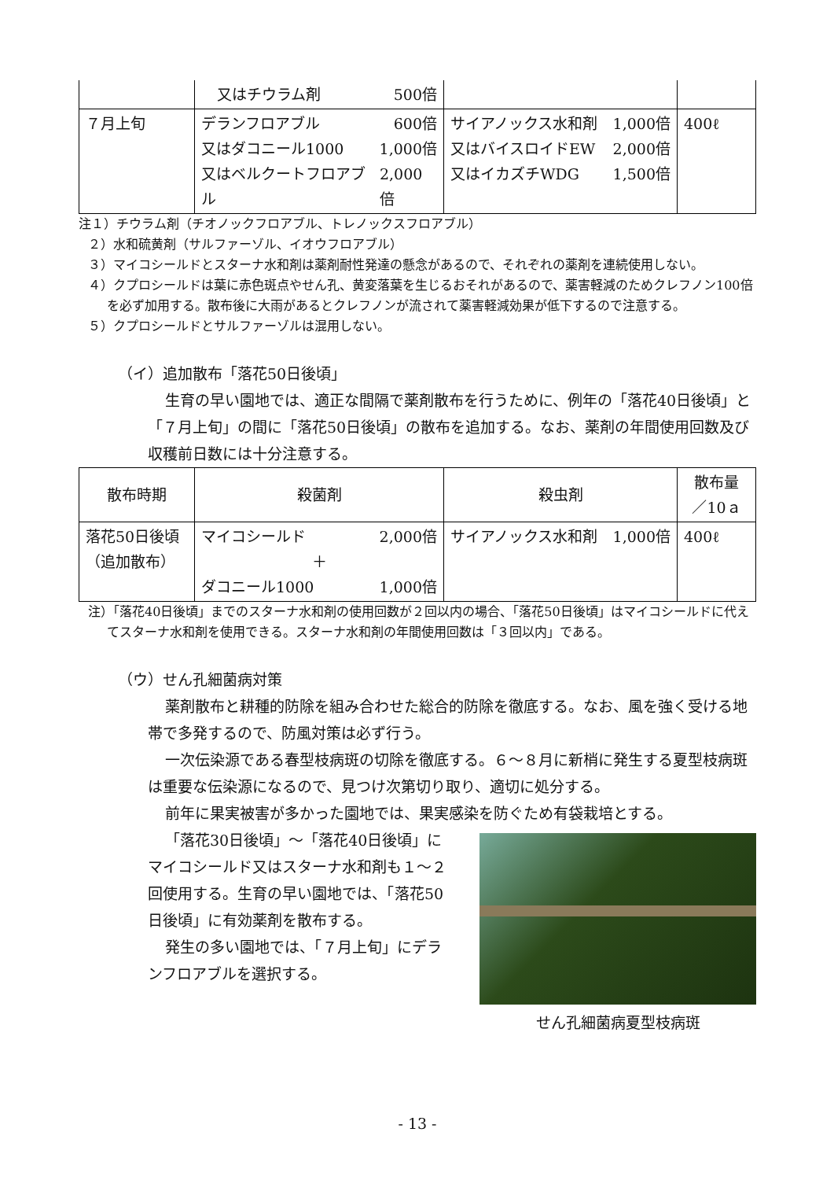| | 又はチウラム剤 500倍 | | |
| ７月上旬 | デランフロアブル 600倍 又はダコニール1000 1,000倍 又はベルクートフロアブル 2,000倍 | サイアノックス水和剤 1,000倍 又はバイスロイドEW 2,000倍 又はイカズチWDG 1,500倍 | 400ℓ |
注１）チウラム剤（チオノックフロアブル、トレノックスフロアブル）
２）水和硫黄剤（サルファーゾル、イオウフロアブル）
３）マイコシールドとスターナ水和剤は薬剤耐性発達の懸念があるので、それぞれの薬剤を連続使用しない。
４）クプロシールドは葉に赤色斑点やせん孔、黄変落葉を生じるおそれがあるので、薬害軽減のためクレフノン100倍を必ず加用する。散布後に大雨があるとクレフノンが流されて薬害軽減効果が低下するので注意する。
５）クプロシールドとサルファーゾルは混用しない。
（イ）追加散布「落花50日後頃」
生育の早い園地では、適正な間隔で薬剤散布を行うために、例年の「落花40日後頃」と「７月上旬」の間に「落花50日後頃」の散布を追加する。なお、薬剤の年間使用回数及び収穫前日数には十分注意する。
| 散布時期 | 殺菌剤 | 殺虫剤 | 散布量 ／10ａ |
| --- | --- | --- | --- |
| 落花50日後頃 （追加散布） | マイコシールド 2,000倍 ＋ ダコニール1000 1,000倍 | サイアノックス水和剤 1,000倍 | 400ℓ |
注）「落花40日後頃」までのスターナ水和剤の使用回数が２回以内の場合、「落花50日後頃」はマイコシールドに代えてスターナ水和剤を使用できる。スターナ水和剤の年間使用回数は「３回以内」である。
（ウ）せん孔細菌病対策
薬剤散布と耕種的防除を組み合わせた総合的防除を徹底する。なお、風を強く受ける地帯で多発するので、防風対策は必ず行う。
一次伝染源である春型枝病斑の切除を徹底する。６～８月に新梢に発生する夏型枝病斑は重要な伝染源になるので、見つけ次第切り取り、適切に処分する。
前年に果実被害が多かった園地では、果実感染を防ぐため有袋栽培とする。
「落花30日後頃」～「落花40日後頃」にマイコシールド又はスターナ水和剤も１～２回使用する。生育の早い園地では、「落花50日後頃」に有効薬剤を散布する。
発生の多い園地では、「７月上旬」にデランフロアブルを選択する。
せん孔細菌病夏型枝病斑
- 13 -